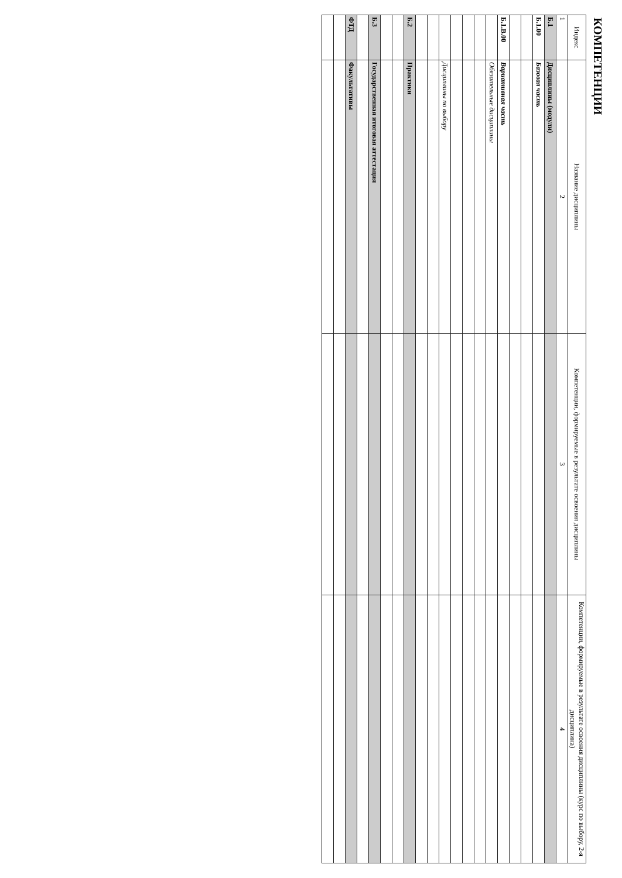КОМПЕТЕНЦИИ
| Индекс | Название дисциплины | Компетенции, формируемые в результате освоения дисциплины | Компетенции, формируемые в результате освоения дисциплины (курс по выбору, 2-я дисциплина) |
| --- | --- | --- | --- |
| 1 | 2 | 3 | 4 |
| Б.1 | Дисциплины (модули) | | |
| Б.1.00 | Базовая часть | | |
| Б.1.В.00 | Вариативная часть | | |
| | Обязательные дисциплины | | |
| | Дисциплины по выбору | | |
| Б.2 | Практики | | |
| Б.3 | Государственная итоговая аттестация | | |
| ФТД | Факультативы | | |